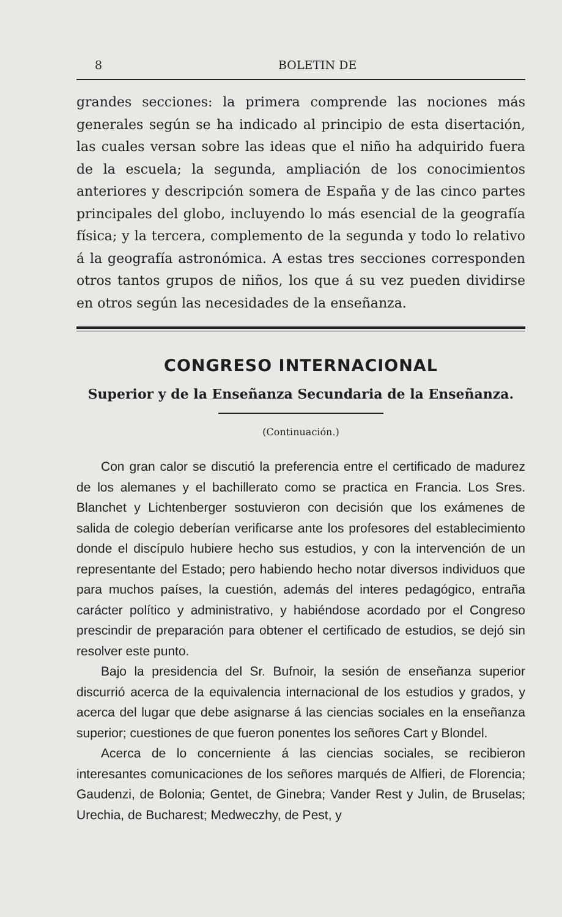8 BOLETIN DE
grandes secciones: la primera comprende las nociones más generales según se ha indicado al principio de esta disertación, las cuales versan sobre las ideas que el niño ha adquirido fuera de la escuela; la segunda, ampliación de los conocimientos anteriores y descripción somera de España y de las cinco partes principales del globo, incluyendo lo más esencial de la geografía física; y la tercera, complemento de la segunda y todo lo relativo á la geografía astronómica. A estas tres secciones corresponden otros tantos grupos de niños, los que á su vez pueden dividirse en otros según las necesidades de la enseñanza.
CONGRESO INTERNACIONAL
Superior y de la Enseñanza Secundaria de la Enseñanza.
(Continuación.)
Con gran calor se discutió la preferencia entre el certificado de madurez de los alemanes y el bachillerato como se practica en Francia. Los Sres. Blanchet y Lichtenberger sostuvieron con decisión que los exámenes de salida de colegio deberían verificarse ante los profesores del establecimiento donde el discípulo hubiere hecho sus estudios, y con la intervención de un representante del Estado; pero habiendo hecho notar diversos individuos que para muchos países, la cuestión, además del interes pedagógico, entraña carácter político y administrativo, y habiéndose acordado por el Congreso prescindir de preparación para obtener el certificado de estudios, se dejó sin resolver este punto.
Bajo la presidencia del Sr. Bufnoir, la sesión de enseñanza superior discurrió acerca de la equivalencia internacional de los estudios y grados, y acerca del lugar que debe asignarse á las ciencias sociales en la enseñanza superior; cuestiones de que fueron ponentes los señores Cart y Blondel.
Acerca de lo concerniente á las ciencias sociales, se recibieron interesantes comunicaciones de los señores marqués de Alfieri, de Florencia; Gaudenzi, de Bolonia; Gentet, de Ginebra; Vander Rest y Julin, de Bruselas; Urechia, de Bucharest; Medweczhy, de Pest, y